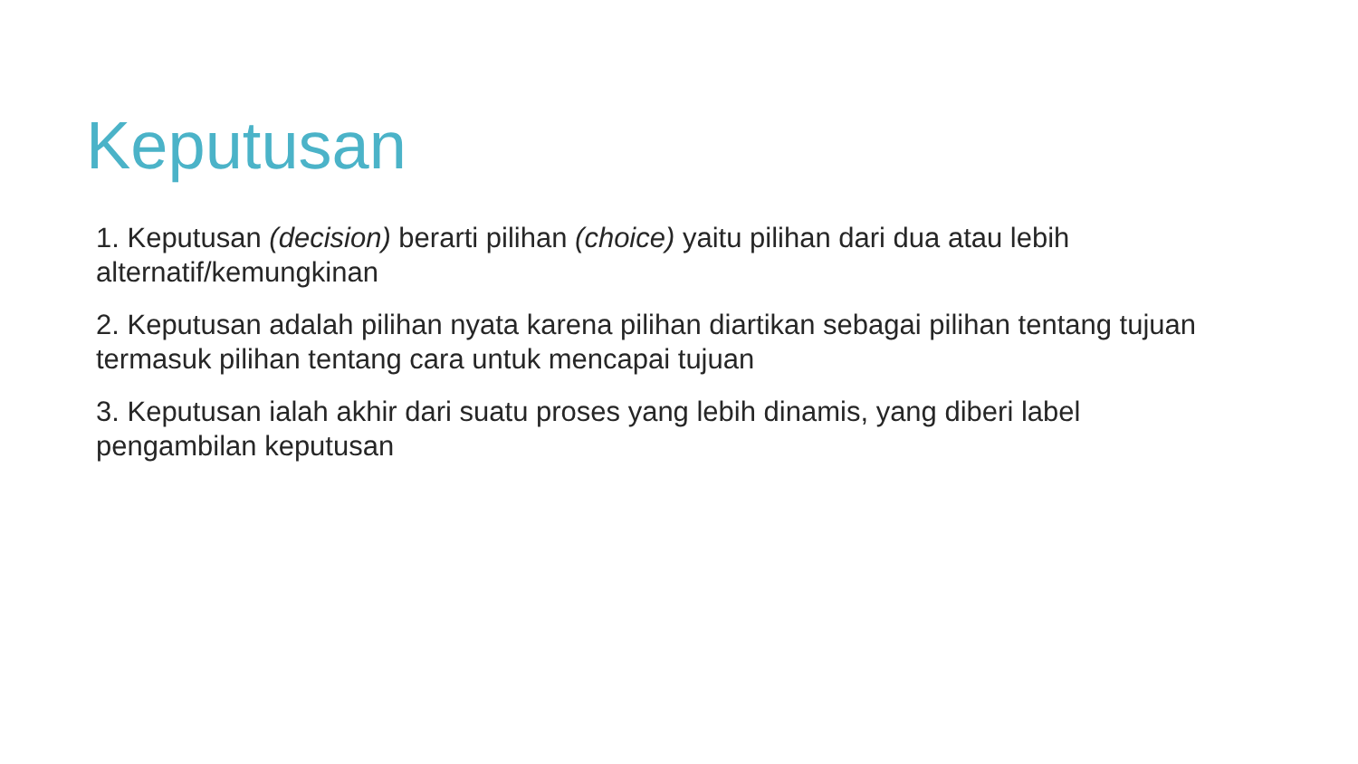Keputusan
1. Keputusan (decision) berarti pilihan (choice) yaitu pilihan dari dua atau lebih alternatif/kemungkinan
2. Keputusan adalah pilihan nyata karena pilihan diartikan sebagai pilihan tentang tujuan termasuk pilihan tentang cara untuk mencapai tujuan
3. Keputusan ialah akhir dari suatu proses yang lebih dinamis, yang diberi label pengambilan keputusan